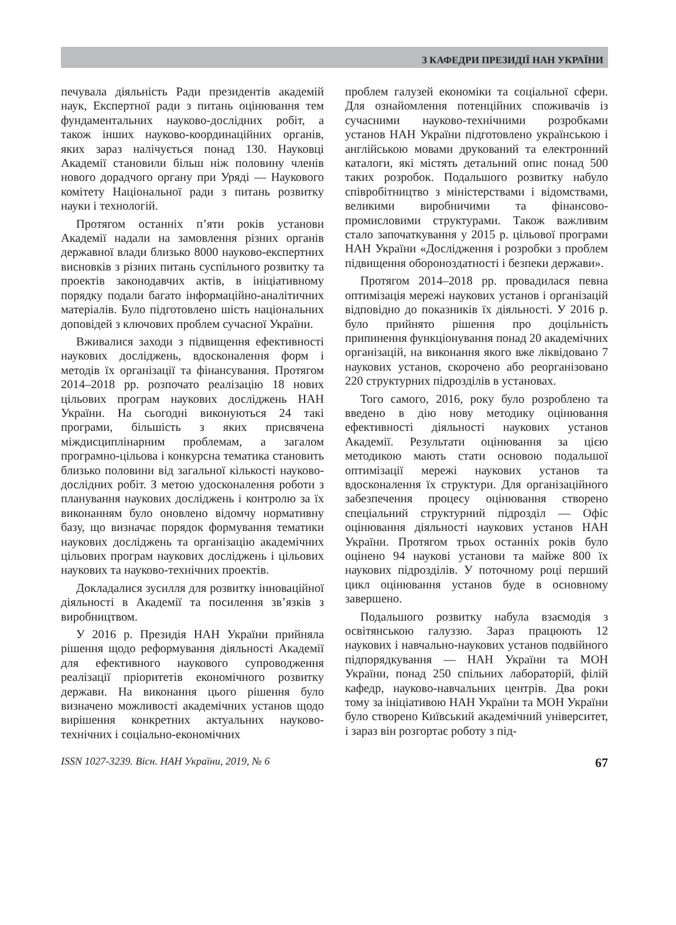З КАФЕДРИ ПРЕЗИДІЇ НАН УКРАЇНИ
печувала діяльність Ради президентів академій наук, Експертної ради з питань оцінювання тем фундаментальних науково-дослідних робіт, а також інших науково-координаційних органів, яких зараз налічується понад 130. Науковці Академії становили більш ніж половину членів нового дорадчого органу при Уряді — Наукового комітету Національної ради з питань розвитку науки і технологій.
Протягом останніх п’яти років установи Академії надали на замовлення різних органів державної влади близько 8000 науково-експертних висновків з різних питань суспільного розвитку та проектів законодавчих актів, в ініціативному порядку подали багато інформаційно-аналітичних матеріалів. Було підготовлено шість національних доповідей з ключових проблем сучасної України.
Вживалися заходи з підвищення ефективності наукових досліджень, вдосконалення форм і методів їх організації та фінансування. Протягом 2014–2018 рр. розпочато реалізацію 18 нових цільових програм наукових досліджень НАН України. На сьогодні виконуються 24 такі програми, більшість з яких присвячена міждисциплінарним проблемам, а загалом програмно-цільова і конкурсна тематика становить близько половини від загальної кількості науково-дослідних робіт. З метою удосконалення роботи з планування наукових досліджень і контролю за їх виконанням було оновлено відомчу нормативну базу, що визначає порядок формування тематики наукових досліджень та організацію академічних цільових програм наукових досліджень і цільових наукових та науково-технічних проектів.
Докладалися зусилля для розвитку інноваційної діяльності в Академії та посилення зв’язків з виробництвом.
У 2016 р. Президія НАН України прийняла рішення щодо реформування діяльності Академії для ефективного наукового супроводження реалізації пріоритетів економічного розвитку держави. На виконання цього рішення було визначено можливості академічних установ щодо вирішення конкретних актуальних науково-технічних і соціально-економічних
проблем галузей економіки та соціальної сфери. Для ознайомлення потенційних споживачів із сучасними науково-технічними розробками установ НАН України підготовлено українською і англійською мовами друкований та електронний каталоги, які містять детальний опис понад 500 таких розробок. Подальшого розвитку набуло співробітництво з міністерствами і відомствами, великими виробничими та фінансово-промисловими структурами. Також важливим стало започаткування у 2015 р. цільової програми НАН України «Дослідження і розробки з проблем підвищення обороноздатності і безпеки держави».
Протягом 2014–2018 рр. провадилася певна оптимізація мережі наукових установ і організацій відповідно до показників їх діяльності. У 2016 р. було прийнято рішення про доцільність припинення функціонування понад 20 академічних організацій, на виконання якого вже ліквідовано 7 наукових установ, скорочено або реорганізовано 220 структурних підрозділів в установах.
Того самого, 2016, року було розроблено та введено в дію нову методику оцінювання ефективності діяльності наукових установ Академії. Результати оцінювання за цією методикою мають стати основою подальшої оптимізації мережі наукових установ та вдосконалення їх структури. Для організаційного забезпечення процесу оцінювання створено спеціальний структурний підрозділ — Офіс оцінювання діяльності наукових установ НАН України. Протягом трьох останніх років було оцінено 94 наукові установи та майже 800 їх наукових підрозділів. У поточному році перший цикл оцінювання установ буде в основному завершено.
Подальшого розвитку набула взаємодія з освітянською галуззю. Зараз працюють 12 наукових і навчально-наукових установ подвійного підпорядкування — НАН України та МОН України, понад 250 спільних лабораторій, філій кафедр, науково-навчальних центрів. Два роки тому за ініціативою НАН України та МОН України було створено Київський академічний університет, і зараз він розгортає роботу з під-
ISSN 1027-3239. Вісн. НАН України, 2019, № 6 67